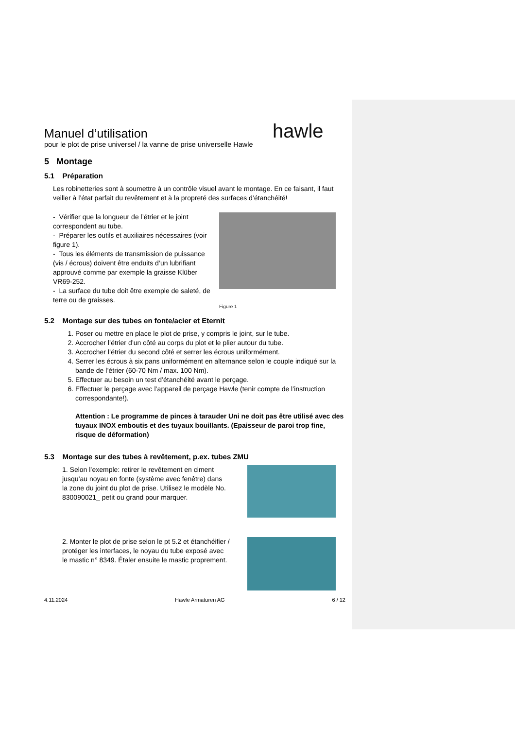hawle
Manuel d’utilisation
pour le plot de prise universel / la vanne de prise universelle Hawle
5 Montage
5.1 Préparation
Les robinetteries sont à soumettre à un contrôle visuel avant le montage. En ce faisant, il faut veiller à l’état parfait du revêtement et à la propreté des surfaces d’étanchéité!
- Vérifier que la longueur de l’étrier et le joint correspondent au tube.
- Préparer les outils et auxiliaires nécessaires (voir figure 1).
- Tous les éléments de transmission de puissance (vis / écrous) doivent être enduits d’un lubrifiant approuvé comme par exemple la graisse Klüber VR69-252.
- La surface du tube doit être exemple de saleté, de terre ou de graisses.
Figure 1
5.2 Montage sur des tubes en fonte/acier et Eternit
1. Poser ou mettre en place le plot de prise, y compris le joint, sur le tube.
2. Accrocher l’étrier d’un côté au corps du plot et le plier autour du tube.
3. Accrocher l’étrier du second côté et serrer les écrous uniformément.
4. Serrer les écrous à six pans uniformément en alternance selon le couple indiqué sur la bande de l’étrier (60-70 Nm / max. 100 Nm).
5. Effectuer au besoin un test d’étanchéité avant le perçage.
6. Effectuer le perçage avec l’appareil de perçage Hawle (tenir compte de l’instruction correspondante!).
Attention : Le programme de pinces à tarauder Uni ne doit pas être utilisé avec des tuyaux INOX emboutis et des tuyaux bouillants. (Epaisseur de paroi trop fine, risque de déformation)
5.3 Montage sur des tubes à revêtement, p.ex. tubes ZMU
1. Selon l’exemple: retirer le revêtement en ciment jusqu’au noyau en fonte (système avec fenêtre) dans la zone du joint du plot de prise. Utilisez le modèle No. 830090021_ petit ou grand pour marquer.
2. Monter le plot de prise selon le pt 5.2 et étanchéifier / protéger les interfaces, le noyau du tube exposé avec le mastic n° 8349. Étaler ensuite le mastic proprement.
4.11.2024 Hawle Armaturen AG 6 / 12